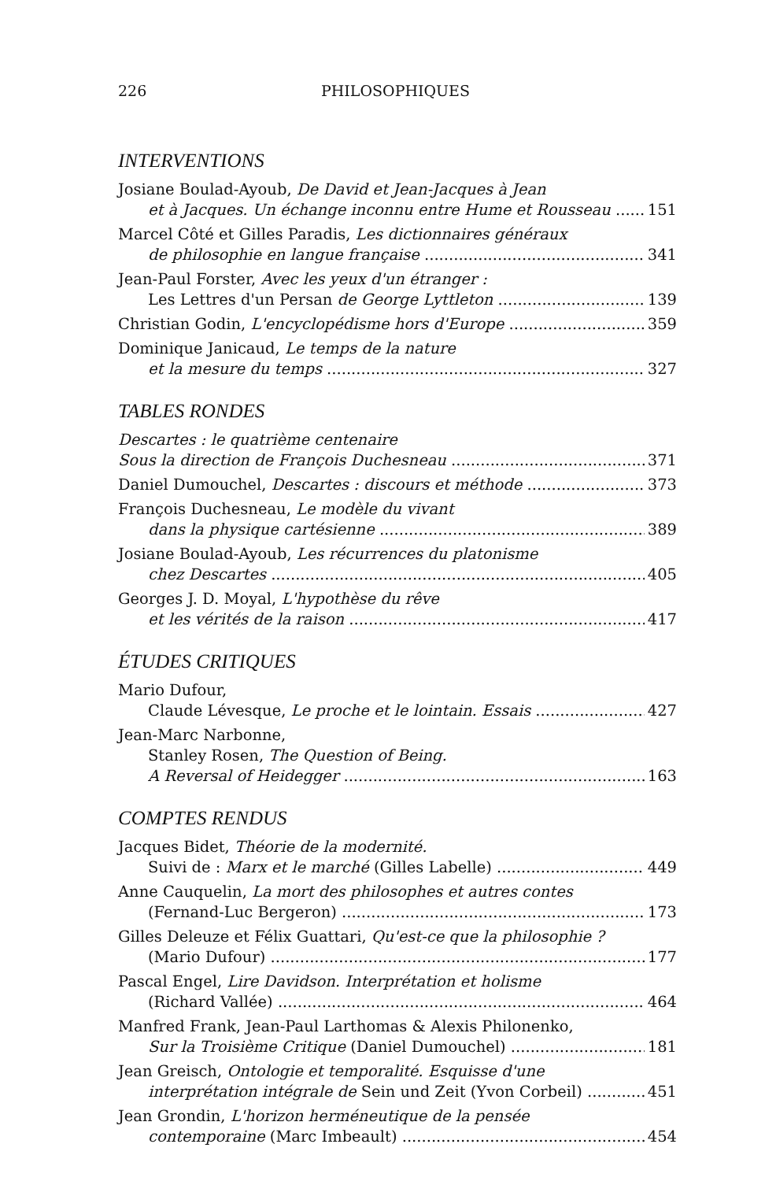226 PHILOSOPHIQUES
INTERVENTIONS
Josiane Boulad-Ayoub, De David et Jean-Jacques à Jean
et à Jacques. Un échange inconnu entre Hume et Rousseau 151
Marcel Côté et Gilles Paradis, Les dictionnaires généraux
de philosophie en langue française 341
Jean-Paul Forster, Avec les yeux d'un étranger :
Les Lettres d'un Persan de George Lyttleton 139
Christian Godin, L'encyclopédisme hors d'Europe 359
Dominique Janicaud, Le temps de la nature
et la mesure du temps 327
TABLES RONDES
Descartes : le quatrième centenaire
Sous la direction de François Duchesneau 371
Daniel Dumouchel, Descartes : discours et méthode 373
François Duchesneau, Le modèle du vivant
dans la physique cartésienne 389
Josiane Boulad-Ayoub, Les récurrences du platonisme
chez Descartes 405
Georges J. D. Moyal, L'hypothèse du rêve
et les vérités de la raison 417
ÉTUDES CRITIQUES
Mario Dufour,
Claude Lévesque, Le proche et le lointain. Essais 427
Jean-Marc Narbonne,
Stanley Rosen, The Question of Being.
A Reversal of Heidegger 163
COMPTES RENDUS
Jacques Bidet, Théorie de la modernité.
Suivi de : Marx et le marché (Gilles Labelle) 449
Anne Cauquelin, La mort des philosophes et autres contes
(Fernand-Luc Bergeron) 173
Gilles Deleuze et Félix Guattari, Qu'est-ce que la philosophie ?
(Mario Dufour) 177
Pascal Engel, Lire Davidson. Interprétation et holisme
(Richard Vallée) 464
Manfred Frank, Jean-Paul Larthomas & Alexis Philonenko,
Sur la Troisième Critique (Daniel Dumouchel) 181
Jean Greisch, Ontologie et temporalité. Esquisse d'une
interprétation intégrale de Sein und Zeit (Yvon Corbeil) 451
Jean Grondin, L'horizon herméneutique de la pensée
contemporaine (Marc Imbeault) 454